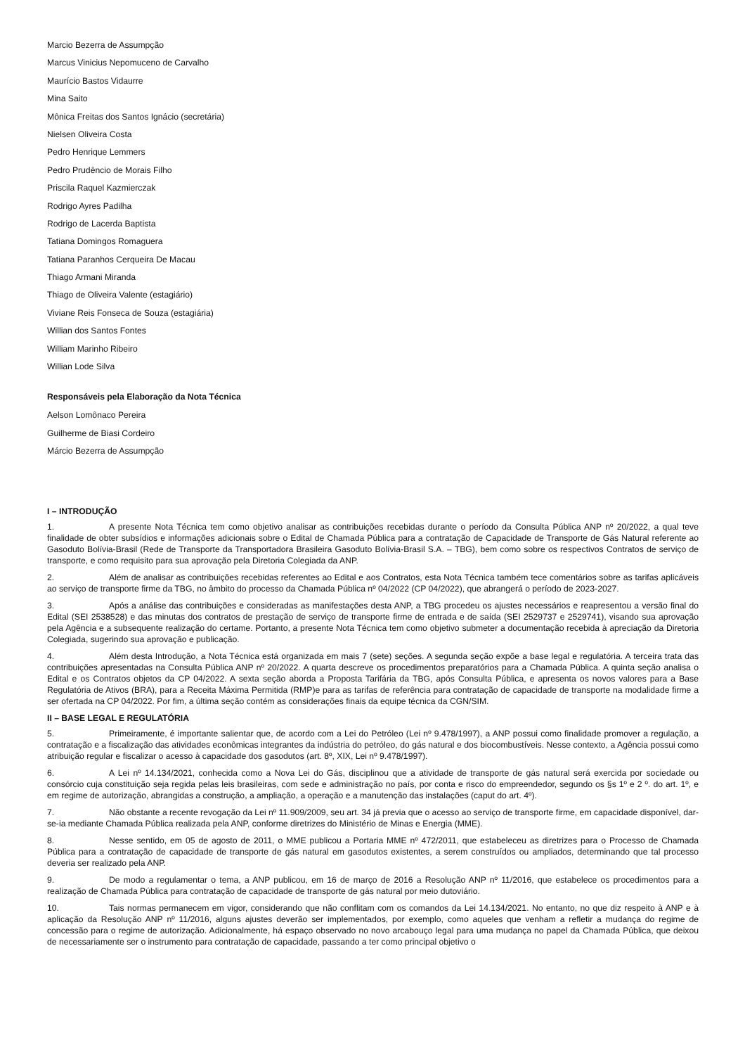Marcio Bezerra de Assumpção
Marcus Vinicius Nepomuceno de Carvalho
Maurício Bastos Vidaurre
Mina Saito
Mônica Freitas dos Santos Ignácio (secretária)
Nielsen Oliveira Costa
Pedro Henrique Lemmers
Pedro Prudêncio de Morais Filho
Priscila Raquel Kazmierczak
Rodrigo Ayres Padilha
Rodrigo de Lacerda Baptista
Tatiana Domingos Romaguera
Tatiana Paranhos Cerqueira De Macau
Thiago Armani Miranda
Thiago de Oliveira Valente (estagiário)
Viviane Reis Fonseca de Souza (estagiária)
Willian dos Santos Fontes
William Marinho Ribeiro
Willian Lode Silva
Responsáveis pela Elaboração da Nota Técnica
Aelson Lomônaco Pereira
Guilherme de Biasi Cordeiro
Márcio Bezerra de Assumpção
I – INTRODUÇÃO
1. A presente Nota Técnica tem como objetivo analisar as contribuições recebidas durante o período da Consulta Pública ANP nº 20/2022, a qual teve finalidade de obter subsídios e informações adicionais sobre o Edital de Chamada Pública para a contratação de Capacidade de Transporte de Gás Natural referente ao Gasoduto Bolívia-Brasil (Rede de Transporte da Transportadora Brasileira Gasoduto Bolívia-Brasil S.A. – TBG), bem como sobre os respectivos Contratos de serviço de transporte, e como requisito para sua aprovação pela Diretoria Colegiada da ANP.
2. Além de analisar as contribuições recebidas referentes ao Edital e aos Contratos, esta Nota Técnica também tece comentários sobre as tarifas aplicáveis ao serviço de transporte firme da TBG, no âmbito do processo da Chamada Pública nº 04/2022 (CP 04/2022), que abrangerá o período de 2023-2027.
3. Após a análise das contribuições e consideradas as manifestações desta ANP, a TBG procedeu os ajustes necessários e reapresentou a versão final do Edital (SEI 2538528) e das minutas dos contratos de prestação de serviço de transporte firme de entrada e de saída (SEI 2529737 e 2529741), visando sua aprovação pela Agência e a subsequente realização do certame. Portanto, a presente Nota Técnica tem como objetivo submeter a documentação recebida à apreciação da Diretoria Colegiada, sugerindo sua aprovação e publicação.
4. Além desta Introdução, a Nota Técnica está organizada em mais 7 (sete) seções. A segunda seção expõe a base legal e regulatória. A terceira trata das contribuições apresentadas na Consulta Pública ANP nº 20/2022. A quarta descreve os procedimentos preparatórios para a Chamada Pública. A quinta seção analisa o Edital e os Contratos objetos da CP 04/2022. A sexta seção aborda a Proposta Tarifária da TBG, após Consulta Pública, e apresenta os novos valores para a Base Regulatória de Ativos (BRA), para a Receita Máxima Permitida (RMP)e para as tarifas de referência para contratação de capacidade de transporte na modalidade firme a ser ofertada na CP 04/2022. Por fim, a última seção contém as considerações finais da equipe técnica da CGN/SIM.
II – BASE LEGAL E REGULATÓRIA
5. Primeiramente, é importante salientar que, de acordo com a Lei do Petróleo (Lei nº 9.478/1997), a ANP possui como finalidade promover a regulação, a contratação e a fiscalização das atividades econômicas integrantes da indústria do petróleo, do gás natural e dos biocombustíveis. Nesse contexto, a Agência possui como atribuição regular e fiscalizar o acesso à capacidade dos gasodutos (art. 8º, XIX, Lei nº 9.478/1997).
6. A Lei nº 14.134/2021, conhecida como a Nova Lei do Gás, disciplinou que a atividade de transporte de gás natural será exercida por sociedade ou consórcio cuja constituição seja regida pelas leis brasileiras, com sede e administração no país, por conta e risco do empreendedor, segundo os §s 1º e 2 º. do art. 1º, e em regime de autorização, abrangidas a construção, a ampliação, a operação e a manutenção das instalações (caput do art. 4º).
7. Não obstante a recente revogação da Lei nº 11.909/2009, seu art. 34 já previa que o acesso ao serviço de transporte firme, em capacidade disponível, dar-se-ia mediante Chamada Pública realizada pela ANP, conforme diretrizes do Ministério de Minas e Energia (MME).
8. Nesse sentido, em 05 de agosto de 2011, o MME publicou a Portaria MME nº 472/2011, que estabeleceu as diretrizes para o Processo de Chamada Pública para a contratação de capacidade de transporte de gás natural em gasodutos existentes, a serem construídos ou ampliados, determinando que tal processo deveria ser realizado pela ANP.
9. De modo a regulamentar o tema, a ANP publicou, em 16 de março de 2016 a Resolução ANP nº 11/2016, que estabelece os procedimentos para a realização de Chamada Pública para contratação de capacidade de transporte de gás natural por meio dutoviário.
10. Tais normas permanecem em vigor, considerando que não conflitam com os comandos da Lei 14.134/2021. No entanto, no que diz respeito à ANP e à aplicação da Resolução ANP nº 11/2016, alguns ajustes deverão ser implementados, por exemplo, como aqueles que venham a refletir a mudança do regime de concessão para o regime de autorização. Adicionalmente, há espaço observado no novo arcabouço legal para uma mudança no papel da Chamada Pública, que deixou de necessariamente ser o instrumento para contratação de capacidade, passando a ter como principal objetivo o